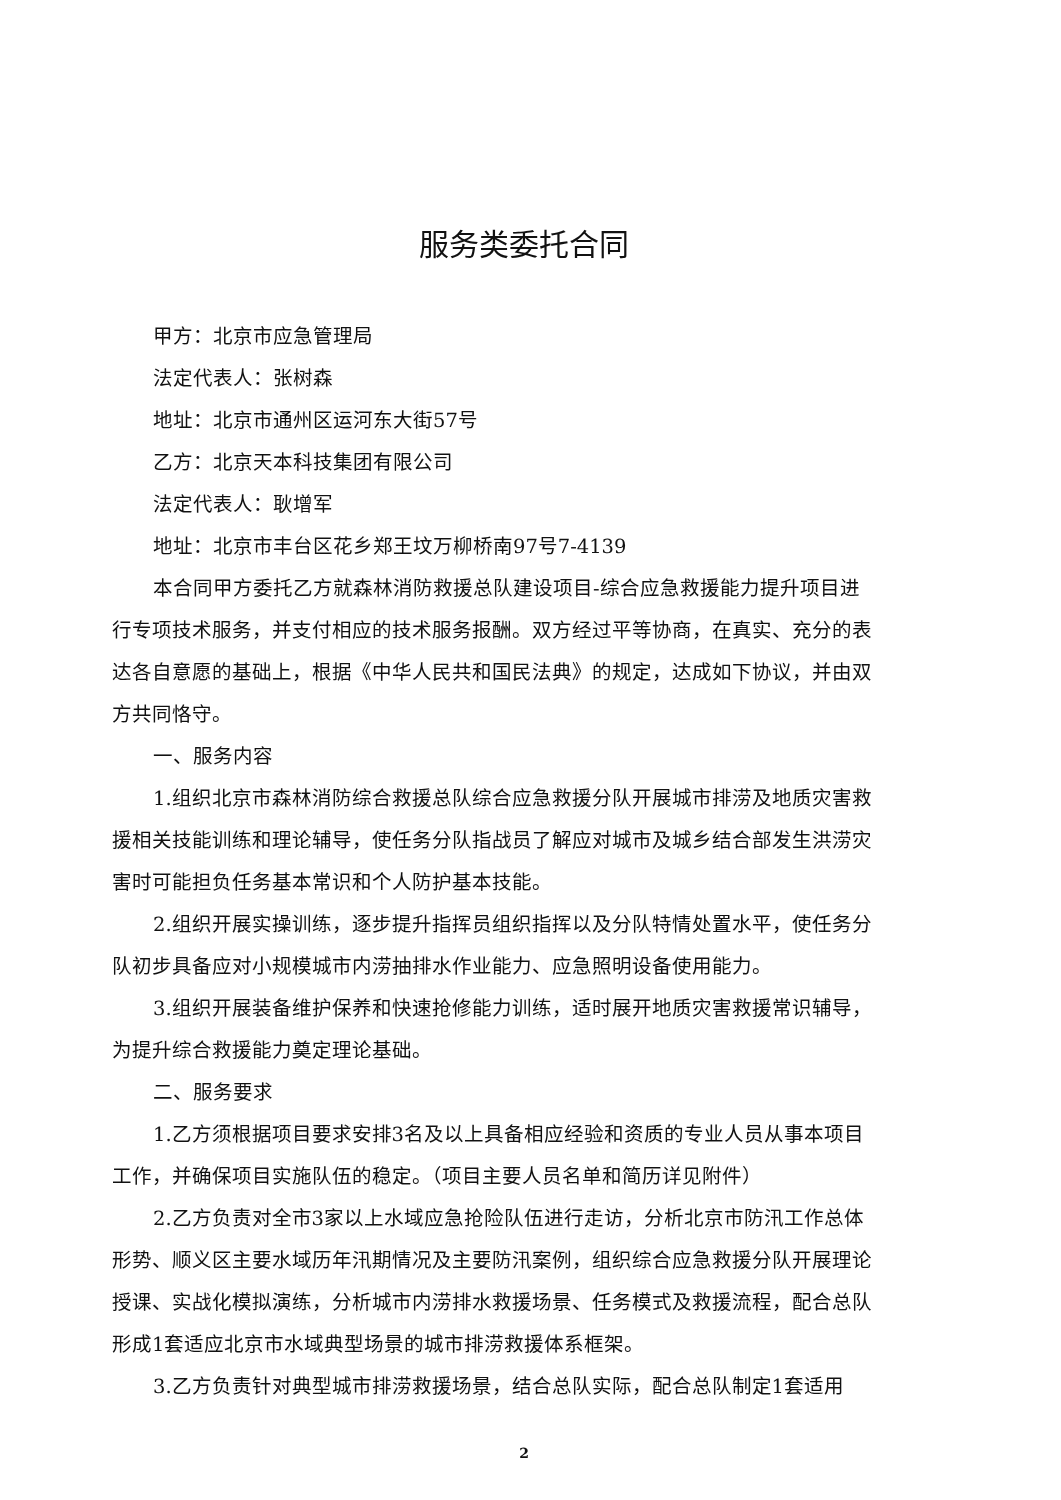服务类委托合同
甲方：北京市应急管理局
法定代表人：张树森
地址：北京市通州区运河东大街57号
乙方：北京天本科技集团有限公司
法定代表人：耿增军
地址：北京市丰台区花乡郑王坟万柳桥南97号7-4139
本合同甲方委托乙方就森林消防救援总队建设项目-综合应急救援能力提升项目进行专项技术服务，并支付相应的技术服务报酬。双方经过平等协商，在真实、充分的表达各自意愿的基础上，根据《中华人民共和国民法典》的规定，达成如下协议，并由双方共同恪守。
一、服务内容
1.组织北京市森林消防综合救援总队综合应急救援分队开展城市排涝及地质灾害救援相关技能训练和理论辅导，使任务分队指战员了解应对城市及城乡结合部发生洪涝灾害时可能担负任务基本常识和个人防护基本技能。
2.组织开展实操训练，逐步提升指挥员组织指挥以及分队特情处置水平，使任务分队初步具备应对小规模城市内涝抽排水作业能力、应急照明设备使用能力。
3.组织开展装备维护保养和快速抢修能力训练，适时展开地质灾害救援常识辅导，为提升综合救援能力奠定理论基础。
二、服务要求
1.乙方须根据项目要求安排3名及以上具备相应经验和资质的专业人员从事本项目工作，并确保项目实施队伍的稳定。（项目主要人员名单和简历详见附件）
2.乙方负责对全市3家以上水域应急抢险队伍进行走访，分析北京市防汛工作总体形势、顺义区主要水域历年汛期情况及主要防汛案例，组织综合应急救援分队开展理论授课、实战化模拟演练，分析城市内涝排水救援场景、任务模式及救援流程，配合总队形成1套适应北京市水域典型场景的城市排涝救援体系框架。
3.乙方负责针对典型城市排涝救援场景，结合总队实际，配合总队制定1套适用
2